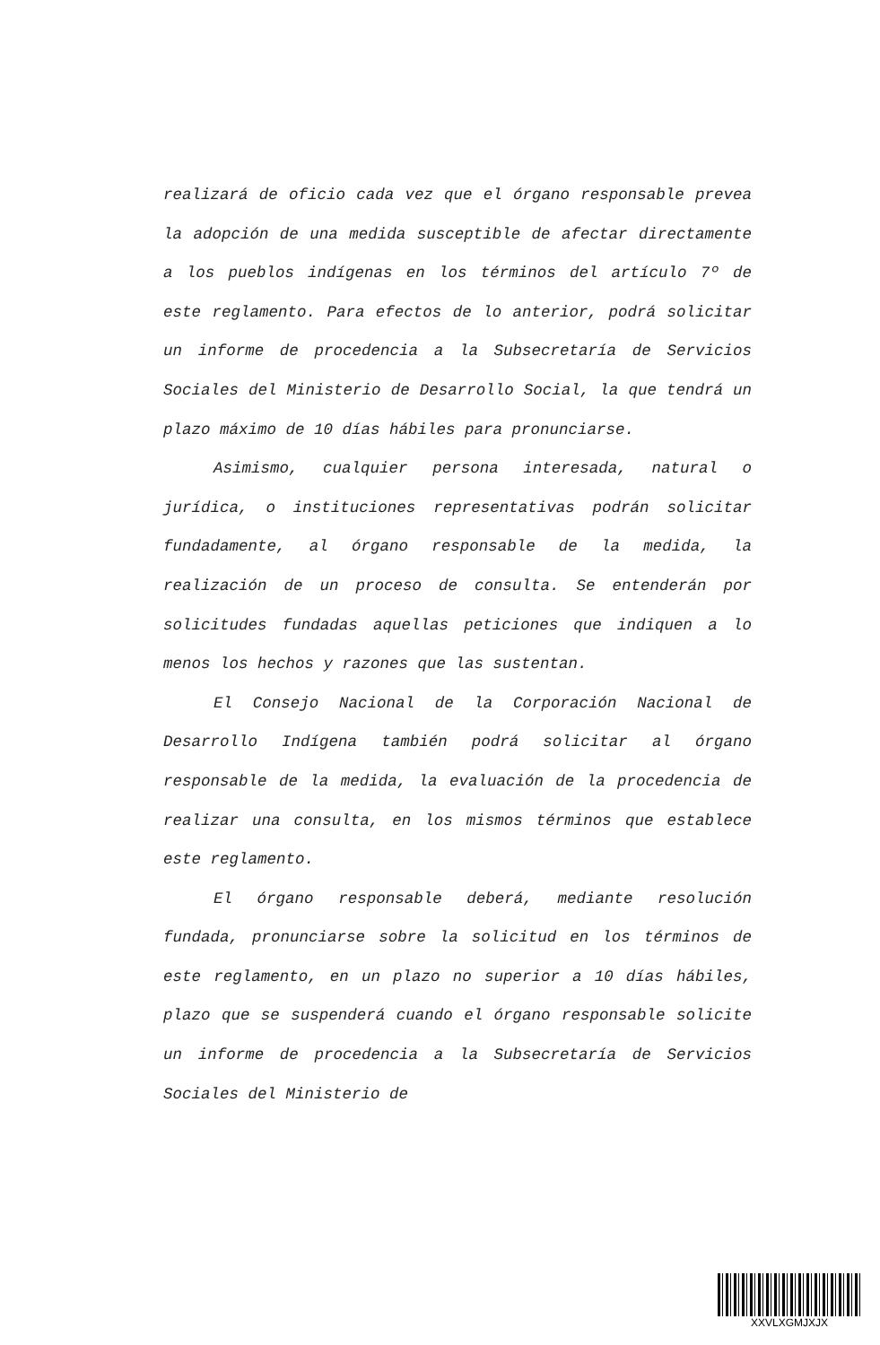realizará de oficio cada vez que el órgano responsable prevea la adopción de una medida susceptible de afectar directamente a los pueblos indígenas en los términos del artículo 7º de este reglamento. Para efectos de lo anterior, podrá solicitar un informe de procedencia a la Subsecretaría de Servicios Sociales del Ministerio de Desarrollo Social, la que tendrá un plazo máximo de 10 días hábiles para pronunciarse.
Asimismo, cualquier persona interesada, natural o jurídica, o instituciones representativas podrán solicitar fundadamente, al órgano responsable de la medida, la realización de un proceso de consulta. Se entenderán por solicitudes fundadas aquellas peticiones que indiquen a lo menos los hechos y razones que las sustentan.
El Consejo Nacional de la Corporación Nacional de Desarrollo Indígena también podrá solicitar al órgano responsable de la medida, la evaluación de la procedencia de realizar una consulta, en los mismos términos que establece este reglamento.
El órgano responsable deberá, mediante resolución fundada, pronunciarse sobre la solicitud en los términos de este reglamento, en un plazo no superior a 10 días hábiles, plazo que se suspenderá cuando el órgano responsable solicite un informe de procedencia a la Subsecretaría de Servicios Sociales del Ministerio de
XXVLXGMJXJX